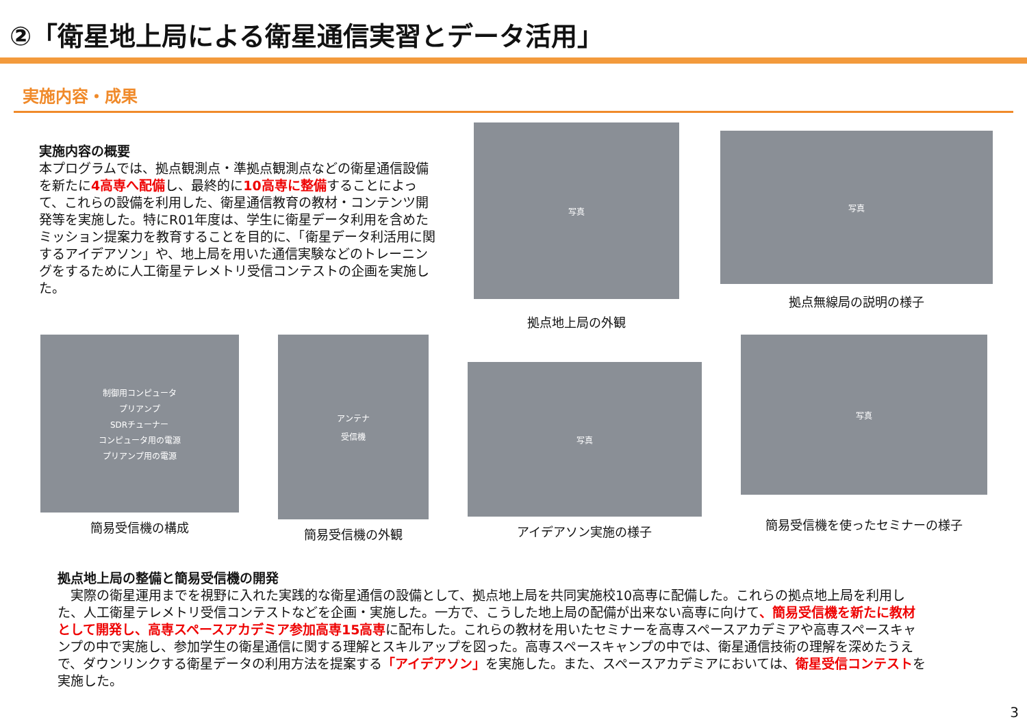②「衛星地上局による衛星通信実習とデータ活用」
実施内容・成果
実施内容の概要
本プログラムでは、拠点観測点・準拠点観測点などの衛星通信設備を新たに4高専へ配備し、最終的に10高専に整備することによって、これらの設備を利用した、衛星通信教育の教材・コンテンツ開発等を実施した。特にR01年度は、学生に衛星データ利用を含めたミッション提案力を教育することを目的に、「衛星データ利活用に関するアイデアソン」や、地上局を用いた通信実験などのトレーニングをするために人工衛星テレメトリ受信コンテストの企画を実施した。
写真
拠点地上局の外観
写真
拠点無線局の説明の様子
制御用コンピュータ
プリアンプ
SDRチューナー
コンピュータ用の電源
プリアンプ用の電源
簡易受信機の構成
アンテナ
受信機
簡易受信機の外観
写真
アイデアソン実施の様子
写真
簡易受信機を使ったセミナーの様子
拠点地上局の整備と簡易受信機の開発
　実際の衛星運用までを視野に入れた実践的な衛星通信の設備として、拠点地上局を共同実施校10高専に配備した。これらの拠点地上局を利用した、人工衛星テレメトリ受信コンテストなどを企画・実施した。一方で、こうした地上局の配備が出来ない高専に向けて、簡易受信機を新たに教材として開発し、高専スペースアカデミア参加高専15高専に配布した。これらの教材を用いたセミナーを高専スペースアカデミアや高専スペースキャンプの中で実施し、参加学生の衛星通信に関する理解とスキルアップを図った。高専スペースキャンプの中では、衛星通信技術の理解を深めたうえで、ダウンリンクする衛星データの利用方法を提案する「アイデアソン」を実施した。また、スペースアカデミアにおいては、衛星受信コンテストを実施した。
3